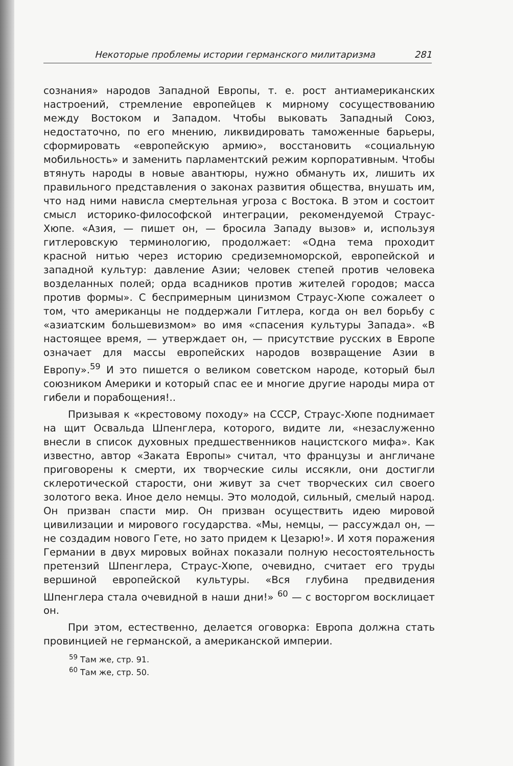Некоторые проблемы истории германского милитаризма 281
сознания» народов Западной Европы, т. е. рост антиамериканских настроений, стремление европейцев к мирному сосуществованию между Востоком и Западом. Чтобы выковать Западный Союз, недостаточно, по его мнению, ликвидировать таможенные барьеры, сформировать «европейскую армию», восстановить «социальную мобильность» и заменить парламентский режим корпоративным. Чтобы втянуть народы в новые авантюры, нужно обмануть их, лишить их правильного представления о законах развития общества, внушать им, что над ними нависла смертельная угроза с Востока. В этом и состоит смысл историко-философской интеграции, рекомендуемой Страус-Хюпе. «Азия, — пишет он, — бросила Западу вызов» и, используя гитлеровскую терминологию, продолжает: «Одна тема проходит красной нитью через историю средиземноморской, европейской и западной культур: давление Азии; человек степей против человека возделанных полей; орда всадников против жителей городов; масса против формы». С беспримерным цинизмом Страус-Хюпе сожалеет о том, что американцы не поддержали Гитлера, когда он вел борьбу с «азиатским большевизмом» во имя «спасения культуры Запада». «В настоящее время, — утверждает он, — присутствие русских в Европе означает для массы европейских народов возвращение Азии в Европу».<sup>59</sup> И это пишется о великом советском народе, который был союзником Америки и который спас ее и многие другие народы мира от гибели и порабощения!..
Призывая к «крестовому походу» на СССР, Страус-Хюпе поднимает на щит Освальда Шпенглера, которого, видите ли, «незаслуженно внесли в список духовных предшественников нацистского мифа». Как известно, автор «Заката Европы» считал, что французы и англичане приговорены к смерти, их творческие силы иссякли, они достигли склеротической старости, они живут за счет творческих сил своего золотого века. Иное дело немцы. Это молодой, сильный, смелый народ. Он призван спасти мир. Он призван осуществить идею мировой цивилизации и мирового государства. «Мы, немцы, — рассуждал он, — не создадим нового Гете, но зато придем к Цезарю!». И хотя поражения Германии в двух мировых войнах показали полную несостоятельность претензий Шпенглера, Страус-Хюпе, очевидно, считает его труды вершиной европейской культуры. «Вся глубина предвидения Шпенглера стала очевидной в наши дни!» <sup>60</sup> — с восторгом восклицает он.
При этом, естественно, делается оговорка: Европа должна стать провинцией не германской, а американской империи.
<sup>59</sup> Там же, стр. 91.
<sup>60</sup> Там же, стр. 50.